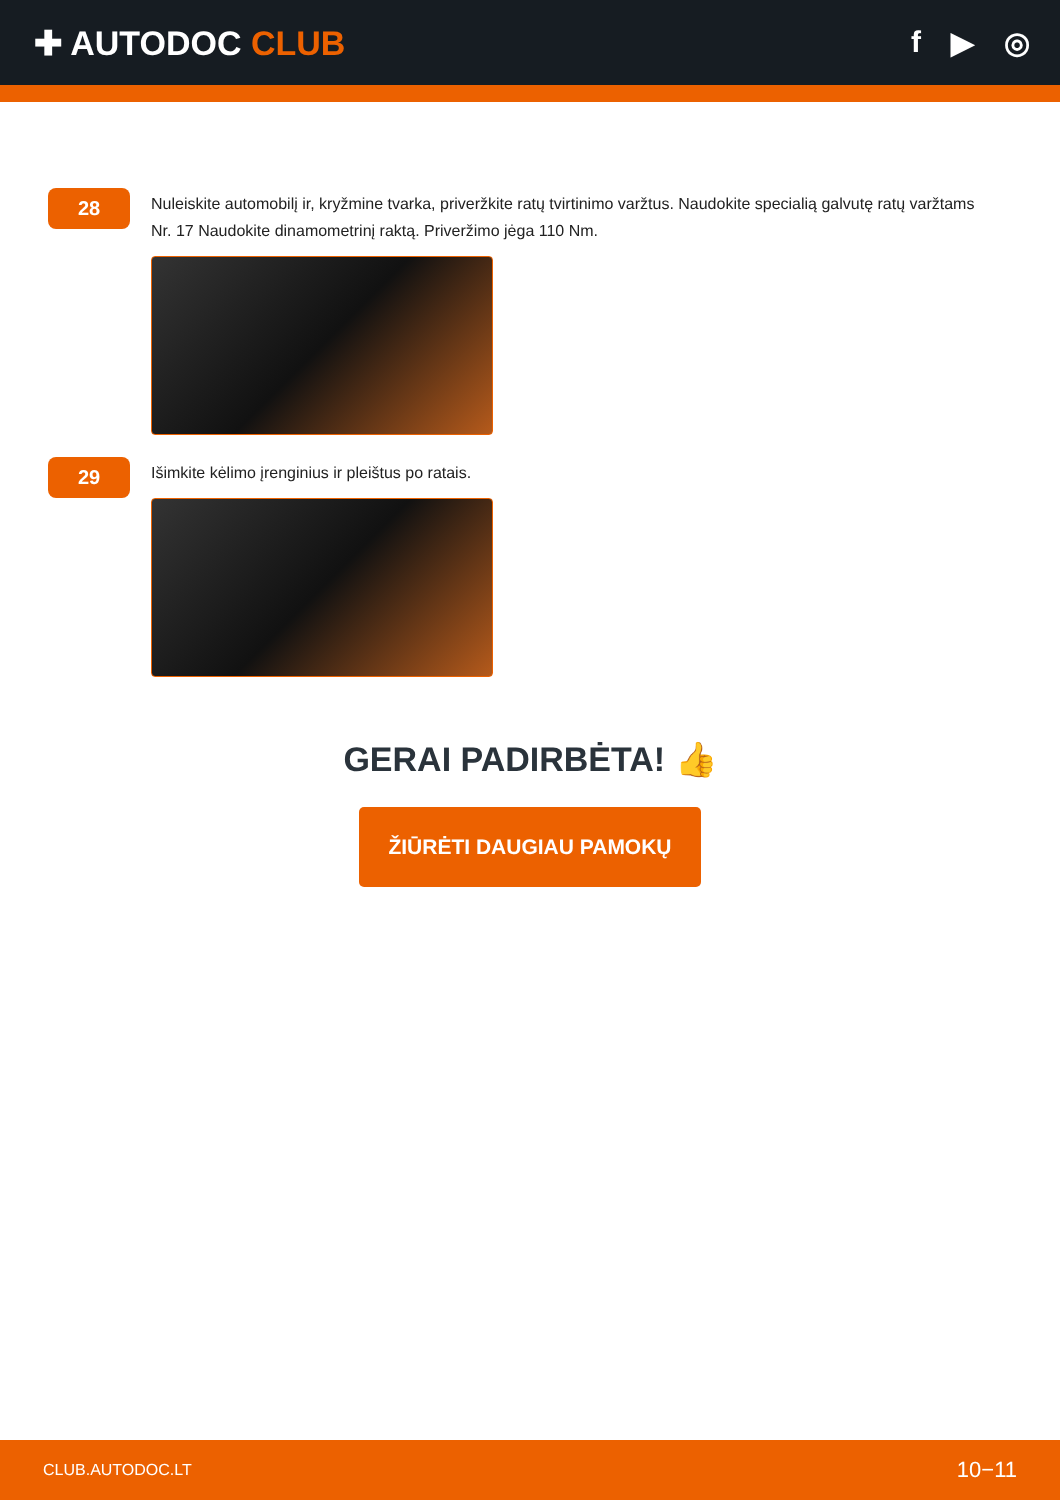✚ AUTODOC CLUB f ▶ ◎
28
Nuleiskite automobilį ir, kryžmine tvarka, priveržkite ratų tvirtinimo varžtus. Naudokite specialią galvutę ratų varžtams Nr. 17 Naudokite dinamometrinį raktą. Priveržimo jėga 110 Nm.
29
Išimkite kėlimo įrenginius ir pleištus po ratais.
GERAI PADIRBĖTA! 👍
ŽIŪRĖTI DAUGIAU PAMOKŲ
CLUB.AUTODOC.LT 10−11